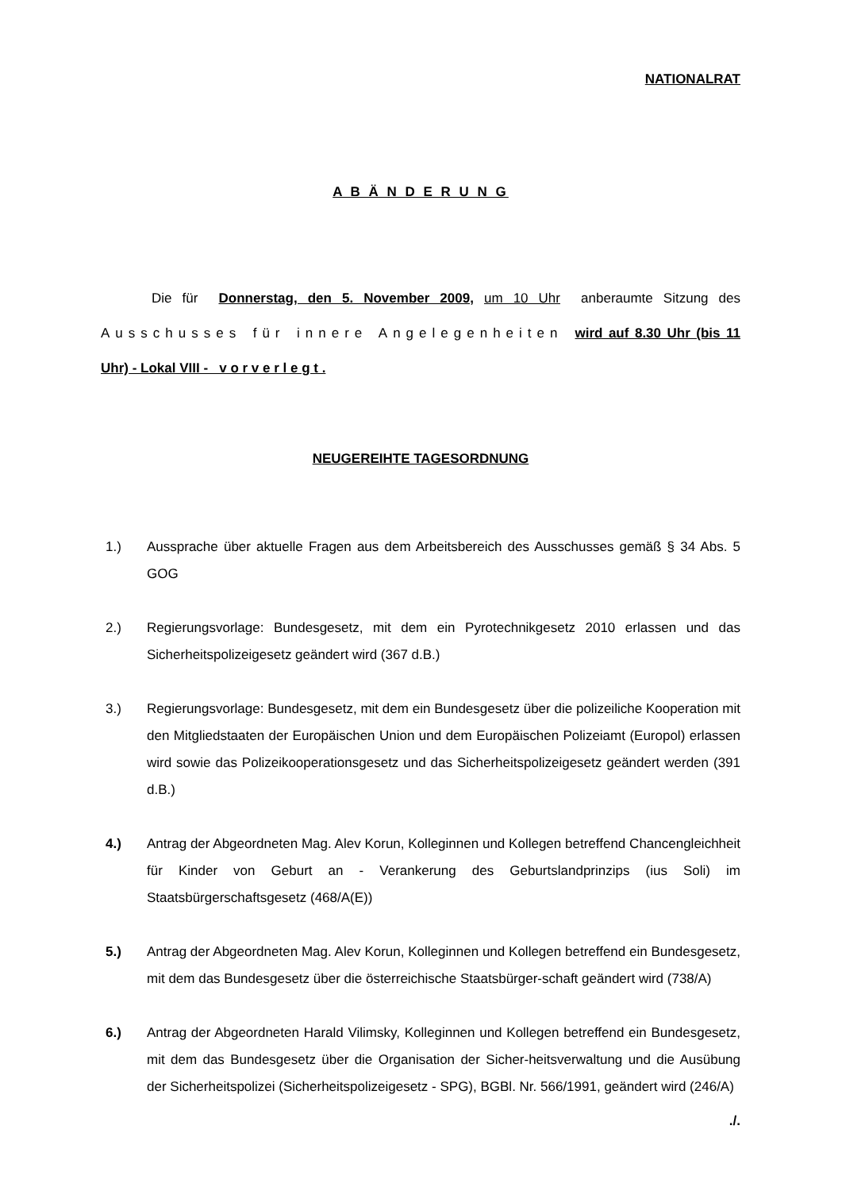NATIONALRAT
A B Ä N D E R U N G
Die für Donnerstag, den 5. November 2009, um 10 Uhr anberaumte Sitzung des Ausschusses für innere Angelegenheiten wird auf 8.30 Uhr (bis 11 Uhr) - Lokal VIII - v o r v e r l e g t .
NEUGEREIHTE TAGESORDNUNG
1.) Aussprache über aktuelle Fragen aus dem Arbeitsbereich des Ausschusses gemäß § 34 Abs. 5 GOG
2.) Regierungsvorlage: Bundesgesetz, mit dem ein Pyrotechnikgesetz 2010 erlassen und das Sicherheitspolizeigesetz geändert wird (367 d.B.)
3.) Regierungsvorlage: Bundesgesetz, mit dem ein Bundesgesetz über die polizeiliche Kooperation mit den Mitgliedstaaten der Europäischen Union und dem Europäischen Polizeiamt (Europol) erlassen wird sowie das Polizeikooperationsgesetz und das Sicherheitspolizeigesetz geändert werden (391 d.B.)
4.) Antrag der Abgeordneten Mag. Alev Korun, Kolleginnen und Kollegen betreffend Chancengleichheit für Kinder von Geburt an - Verankerung des Geburtslandprinzips (ius Soli) im Staatsbürgerschaftsgesetz (468/A(E))
5.) Antrag der Abgeordneten Mag. Alev Korun, Kolleginnen und Kollegen betreffend ein Bundesgesetz, mit dem das Bundesgesetz über die österreichische Staatsbürger-schaft geändert wird (738/A)
6.) Antrag der Abgeordneten Harald Vilimsky, Kolleginnen und Kollegen betreffend ein Bundesgesetz, mit dem das Bundesgesetz über die Organisation der Sicher-heitsverwaltung und die Ausübung der Sicherheitspolizei (Sicherheitspolizeigesetz - SPG), BGBl. Nr. 566/1991, geändert wird (246/A)
./.